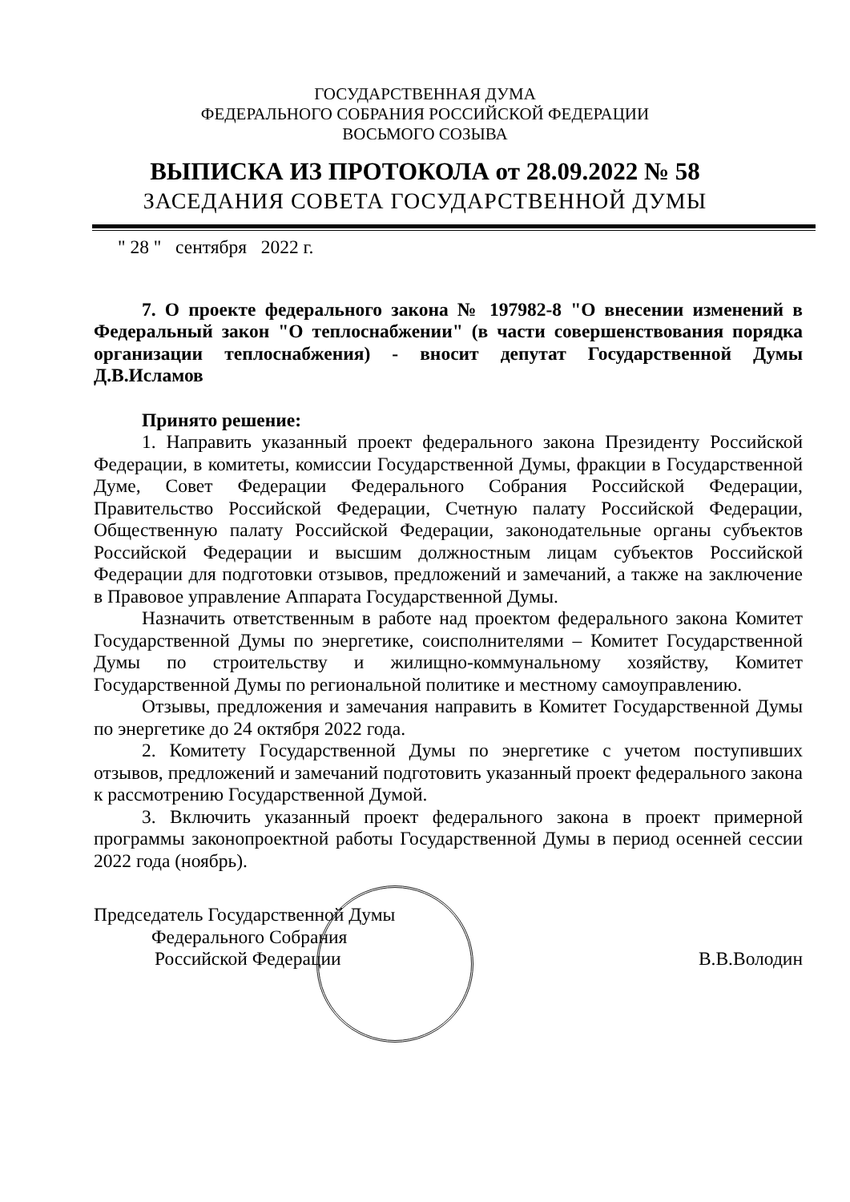ГОСУДАРСТВЕННАЯ ДУМА
ФЕДЕРАЛЬНОГО СОБРАНИЯ РОССИЙСКОЙ ФЕДЕРАЦИИ
ВОСЬМОГО СОЗЫВА
ВЫПИСКА ИЗ ПРОТОКОЛА от 28.09.2022 № 58
ЗАСЕДАНИЯ СОВЕТА ГОСУДАРСТВЕННОЙ ДУМЫ
" 28 " сентября 2022 г.
7. О проекте федерального закона № 197982-8 "О внесении изменений в Федеральный закон "О теплоснабжении" (в части совершенствования порядка организации теплоснабжения) - вносит депутат Государственной Думы Д.В.Исламов
Принято решение:
1. Направить указанный проект федерального закона Президенту Российской Федерации, в комитеты, комиссии Государственной Думы, фракции в Государственной Думе, Совет Федерации Федерального Собрания Российской Федерации, Правительство Российской Федерации, Счетную палату Российской Федерации, Общественную палату Российской Федерации, законодательные органы субъектов Российской Федерации и высшим должностным лицам субъектов Российской Федерации для подготовки отзывов, предложений и замечаний, а также на заключение в Правовое управление Аппарата Государственной Думы.
Назначить ответственным в работе над проектом федерального закона Комитет Государственной Думы по энергетике, соисполнителями – Комитет Государственной Думы по строительству и жилищно-коммунальному хозяйству, Комитет Государственной Думы по региональной политике и местному самоуправлению.
Отзывы, предложения и замечания направить в Комитет Государственной Думы по энергетике до 24 октября 2022 года.
2. Комитету Государственной Думы по энергетике с учетом поступивших отзывов, предложений и замечаний подготовить указанный проект федерального закона к рассмотрению Государственной Думой.
3. Включить указанный проект федерального закона в проект примерной программы законопроектной работы Государственной Думы в период осенней сессии 2022 года (ноябрь).
Председатель Государственной Думы
Федерального Собрания
Российской Федерации
В.В.Володин